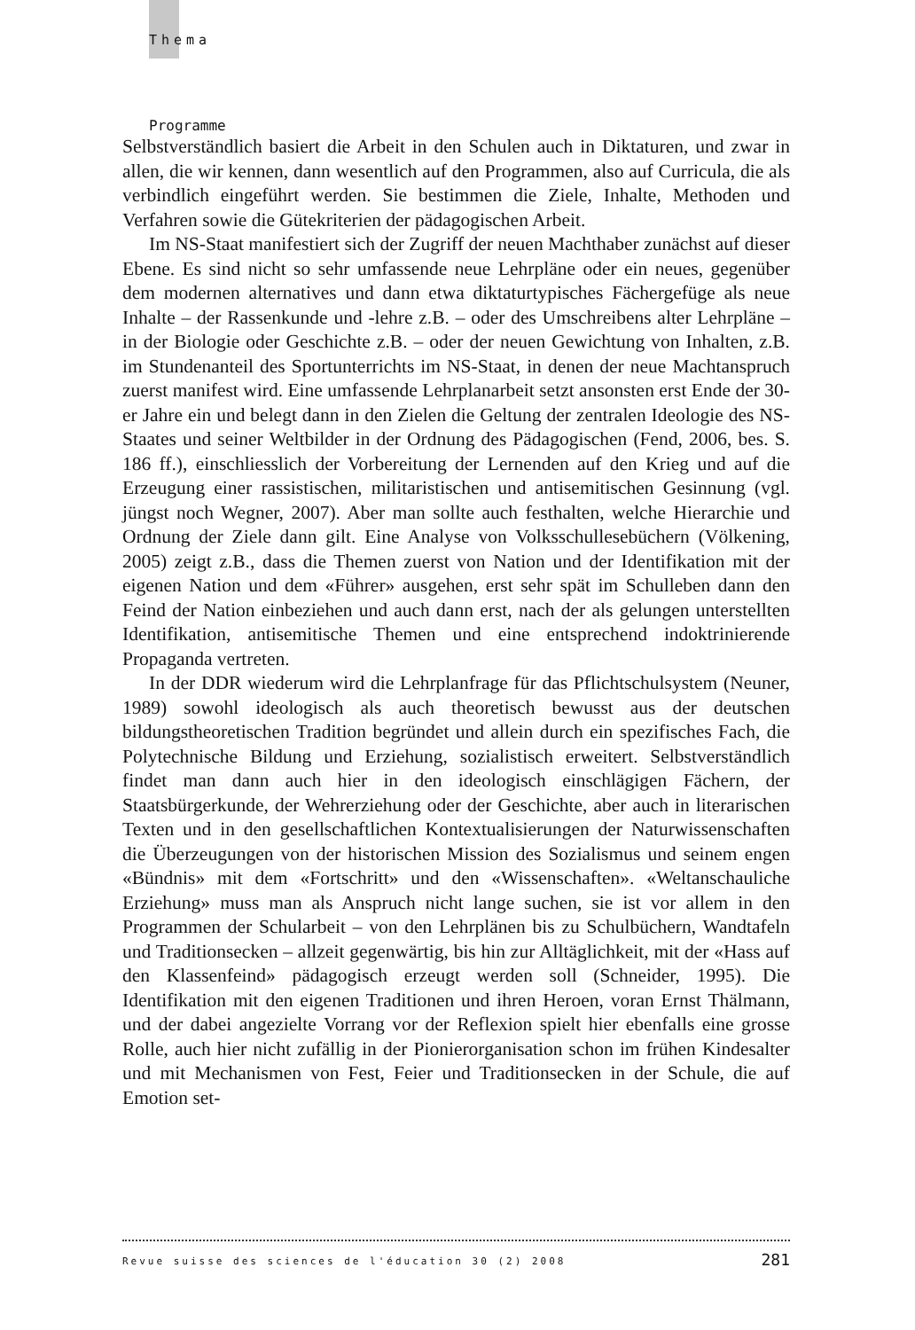Thema
Programme
Selbstverständlich basiert die Arbeit in den Schulen auch in Diktaturen, und zwar in allen, die wir kennen, dann wesentlich auf den Programmen, also auf Curricula, die als verbindlich eingeführt werden. Sie bestimmen die Ziele, Inhalte, Methoden und Verfahren sowie die Gütekriterien der pädagogischen Arbeit.
Im NS-Staat manifestiert sich der Zugriff der neuen Machthaber zunächst auf dieser Ebene. Es sind nicht so sehr umfassende neue Lehrpläne oder ein neues, gegenüber dem modernen alternatives und dann etwa diktaturtypisches Fächergefüge als neue Inhalte – der Rassenkunde und -lehre z.B. – oder des Umschreibens alter Lehrpläne – in der Biologie oder Geschichte z.B. – oder der neuen Gewichtung von Inhalten, z.B. im Stundenanteil des Sportunterrichts im NS-Staat, in denen der neue Machtanspruch zuerst manifest wird. Eine umfassende Lehrplanarbeit setzt ansonsten erst Ende der 30-er Jahre ein und belegt dann in den Zielen die Geltung der zentralen Ideologie des NS-Staates und seiner Weltbilder in der Ordnung des Pädagogischen (Fend, 2006, bes. S. 186 ff.), einschliesslich der Vorbereitung der Lernenden auf den Krieg und auf die Erzeugung einer rassistischen, militaristischen und antisemitischen Gesinnung (vgl. jüngst noch Wegner, 2007). Aber man sollte auch festhalten, welche Hierarchie und Ordnung der Ziele dann gilt. Eine Analyse von Volksschullesebüchern (Völkening, 2005) zeigt z.B., dass die Themen zuerst von Nation und der Identifikation mit der eigenen Nation und dem «Führer» ausgehen, erst sehr spät im Schulleben dann den Feind der Nation einbeziehen und auch dann erst, nach der als gelungen unterstellten Identifikation, antisemitische Themen und eine entsprechend indoktrinierende Propaganda vertreten.
In der DDR wiederum wird die Lehrplanfrage für das Pflichtschulsystem (Neuner, 1989) sowohl ideologisch als auch theoretisch bewusst aus der deutschen bildungstheoretischen Tradition begründet und allein durch ein spezifisches Fach, die Polytechnische Bildung und Erziehung, sozialistisch erweitert. Selbstverständlich findet man dann auch hier in den ideologisch einschlägigen Fächern, der Staatsbürgerkunde, der Wehrerziehung oder der Geschichte, aber auch in literarischen Texten und in den gesellschaftlichen Kontextualisierungen der Naturwissenschaften die Überzeugungen von der historischen Mission des Sozialismus und seinem engen «Bündnis» mit dem «Fortschritt» und den «Wissenschaften». «Weltanschauliche Erziehung» muss man als Anspruch nicht lange suchen, sie ist vor allem in den Programmen der Schularbeit – von den Lehrplänen bis zu Schulbüchern, Wandtafeln und Traditionsecken – allzeit gegenwärtig, bis hin zur Alltäglichkeit, mit der «Hass auf den Klassenfeind» pädagogisch erzeugt werden soll (Schneider, 1995). Die Identifikation mit den eigenen Traditionen und ihren Heroen, voran Ernst Thälmann, und der dabei angezielte Vorrang vor der Reflexion spielt hier ebenfalls eine grosse Rolle, auch hier nicht zufällig in der Pionierorganisation schon im frühen Kindesalter und mit Mechanismen von Fest, Feier und Traditionsecken in der Schule, die auf Emotion set-
Revue suisse des sciences de l'éducation 30 (2) 2008 281